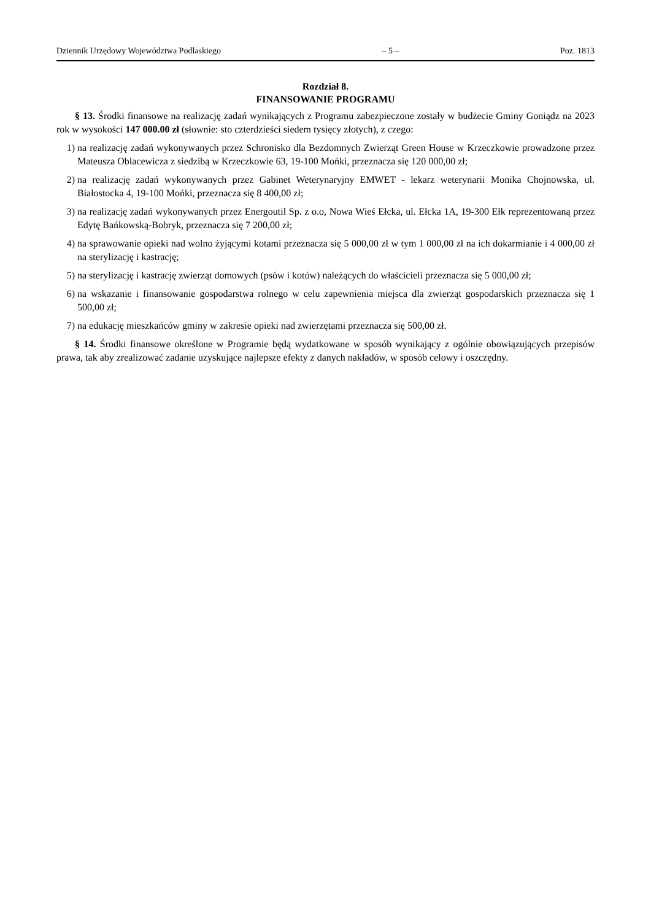Dziennik Urzędowy Województwa Podlaskiego – 5 – Poz. 1813
Rozdział 8.
FINANSOWANIE PROGRAMU
§ 13. Środki finansowe na realizację zadań wynikających z Programu zabezpieczone zostały w budżecie Gminy Goniądz na 2023 rok w wysokości 147 000.00 zł (słownie: sto czterdzieści siedem tysięcy złotych), z czego:
1) na realizację zadań wykonywanych przez Schronisko dla Bezdomnych Zwierząt Green House w Krzeczkowie prowadzone przez Mateusza Oblacewicza z siedzibą w Krzeczkowie 63, 19-100 Mońki, przeznacza się 120 000,00 zł;
2) na realizację zadań wykonywanych przez Gabinet Weterynaryjny EMWET - lekarz weterynarii Monika Chojnowska, ul. Białostocka 4, 19-100 Mońki, przeznacza się 8 400,00 zł;
3) na realizację zadań wykonywanych przez Energoutil Sp. z o.o, Nowa Wieś Ełcka, ul. Ełcka 1A, 19-300 Ełk reprezentowaną przez Edytę Bańkowską-Bobryk, przeznacza się 7 200,00 zł;
4) na sprawowanie opieki nad wolno żyjącymi kotami przeznacza się 5 000,00 zł w tym 1 000,00 zł na ich dokarmianie i 4 000,00 zł na sterylizację i kastrację;
5) na sterylizację i kastrację zwierząt domowych (psów i kotów) należących do właścicieli przeznacza się 5 000,00 zł;
6) na wskazanie i finansowanie gospodarstwa rolnego w celu zapewnienia miejsca dla zwierząt gospodarskich przeznacza się 1 500,00 zł;
7) na edukację mieszkańców gminy w zakresie opieki nad zwierzętami przeznacza się 500,00 zł.
§ 14. Środki finansowe określone w Programie będą wydatkowane w sposób wynikający z ogólnie obowiązujących przepisów prawa, tak aby zrealizować zadanie uzyskujące najlepsze efekty z danych nakładów, w sposób celowy i oszczędny.